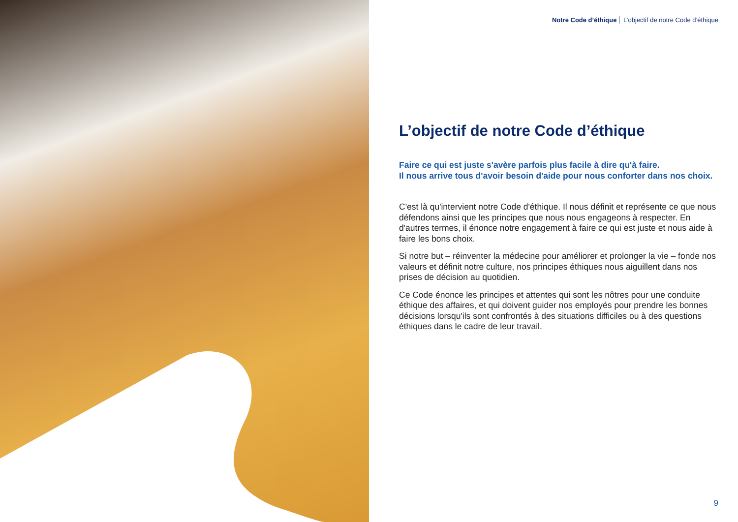Notre Code d’éthique L’objectif de notre Code d’éthique
L’objectif de notre Code d’éthique
Faire ce qui est juste s'avère parfois plus facile à dire qu'à faire.
Il nous arrive tous d'avoir besoin d'aide pour nous conforter dans nos choix.
C'est là qu'intervient notre Code d'éthique. Il nous définit et représente ce que nous défendons ainsi que les principes que nous nous engageons à respecter. En d'autres termes, il énonce notre engagement à faire ce qui est juste et nous aide à faire les bons choix.
Si notre but – réinventer la médecine pour améliorer et prolonger la vie – fonde nos valeurs et définit notre culture, nos principes éthiques nous aiguillent dans nos prises de décision au quotidien.
Ce Code énonce les principes et attentes qui sont les nôtres pour une conduite éthique des affaires, et qui doivent guider nos employés pour prendre les bonnes décisions lorsqu'ils sont confrontés à des situations difficiles ou à des questions éthiques dans le cadre de leur travail.
9